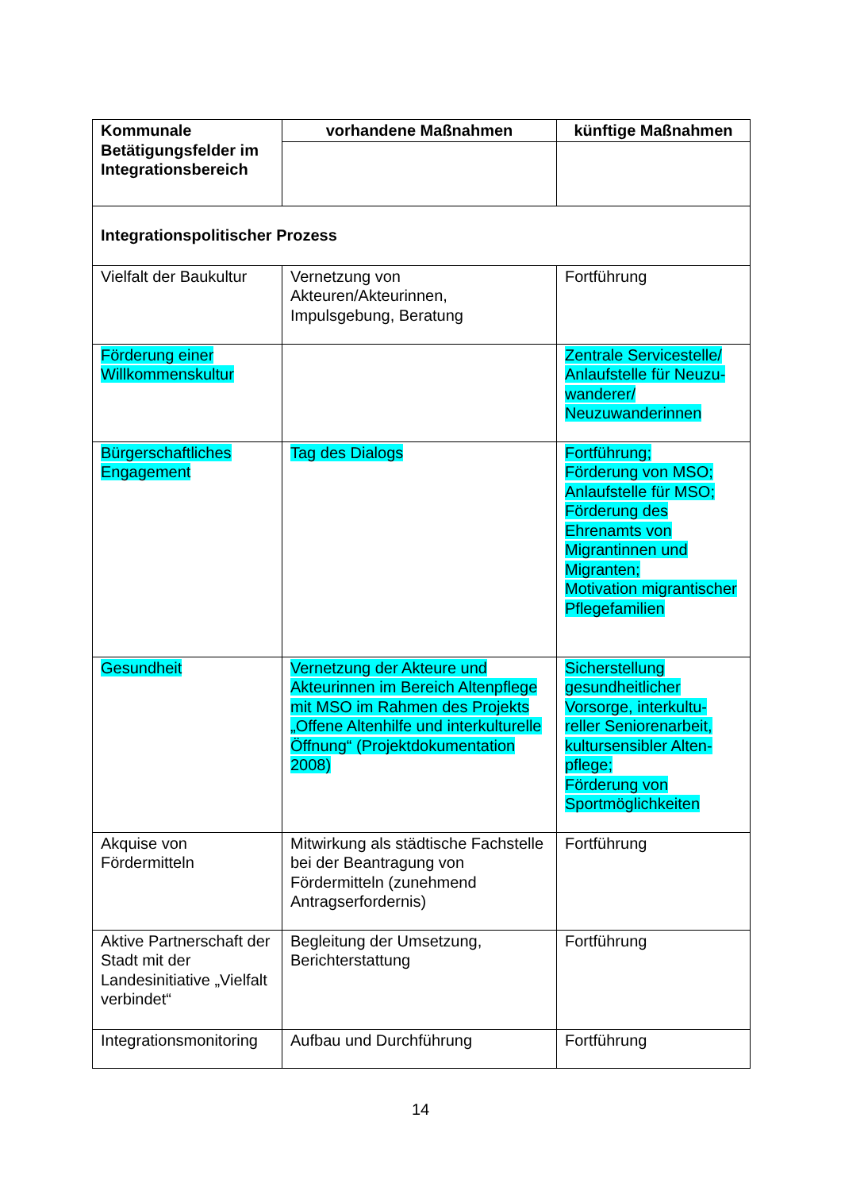| Kommunale Betätigungsfelder im Integrationsbereich | vorhandene Maßnahmen | künftige Maßnahmen |
| --- | --- | --- |
| Integrationspolitischer Prozess | | |
| Vielfalt der Baukultur | Vernetzung von Akteuren/Akteurinnen, Impulsgebung, Beratung | Fortführung |
| Förderung einer Willkommenskultur | | Zentrale Servicestelle/ Anlaufstelle für Neuzu-wanderer/ Neuzuwanderinnen |
| Bürgerschaftliches Engagement | Tag des Dialogs | Fortführung; Förderung von MSO; Anlaufstelle für MSO; Förderung des Ehrenamts von Migrantinnen und Migranten; Motivation migrantischer Pflegefamilien |
| Gesundheit | Vernetzung der Akteure und Akteurinnen im Bereich Altenpflege mit MSO im Rahmen des Projekts „Offene Altenhilfe und interkulturelle Öffnung“ (Projektdokumentation 2008) | Sicherstellung gesundheitlicher Vorsorge, interkultu-reller Seniorenarbeit, kultursensibler Alten-pflege; Förderung von Sportmöglichkeiten |
| Akquise von Fördermitteln | Mitwirkung als städtische Fachstelle bei der Beantragung von Fördermitteln (zunehmend Antragserfordernis) | Fortführung |
| Aktive Partnerschaft der Stadt mit der Landesinitiative „Vielfalt verbindet“ | Begleitung der Umsetzung, Berichterstattung | Fortführung |
| Integrationsmonitoring | Aufbau und Durchführung | Fortführung |
14